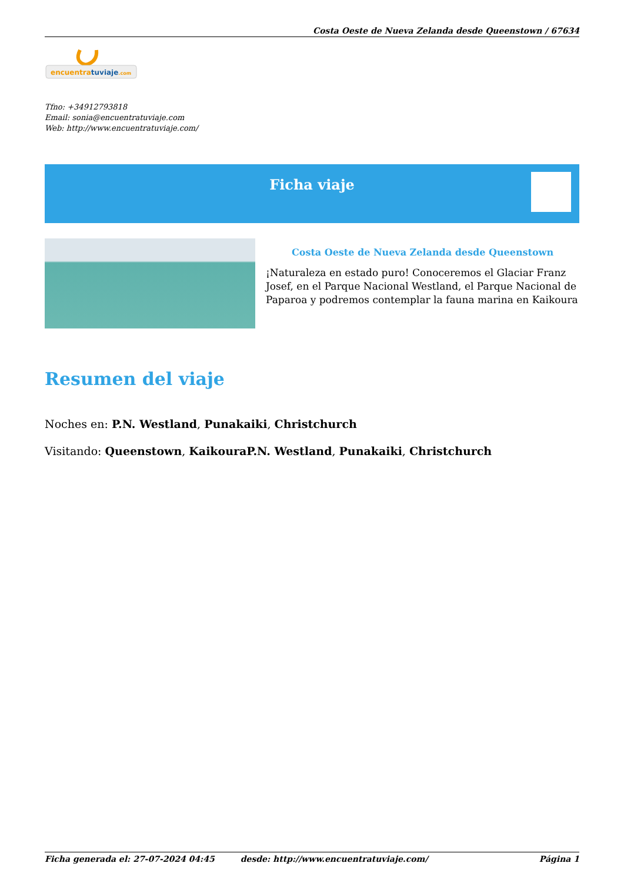Costa Oeste de Nueva Zelanda desde Queenstown / 67634
encuentratuviaje.com
Tfno: +34912793818
Email: sonia@encuentratuviaje.com
Web: http://www.encuentratuviaje.com/
Ficha viaje
Costa Oeste de Nueva Zelanda desde Queenstown
¡Naturaleza en estado puro! Conoceremos el Glaciar Franz Josef, en el Parque Nacional Westland, el Parque Nacional de Paparoa y podremos contemplar la fauna marina en Kaikoura
Resumen del viaje
Noches en: P.N. Westland, Punakaiki, Christchurch
Visitando: Queenstown, KaikouraP.N. Westland, Punakaiki, Christchurch
Ficha generada el: 27-07-2024 04:45 desde: http://www.encuentratuviaje.com/ Página 1